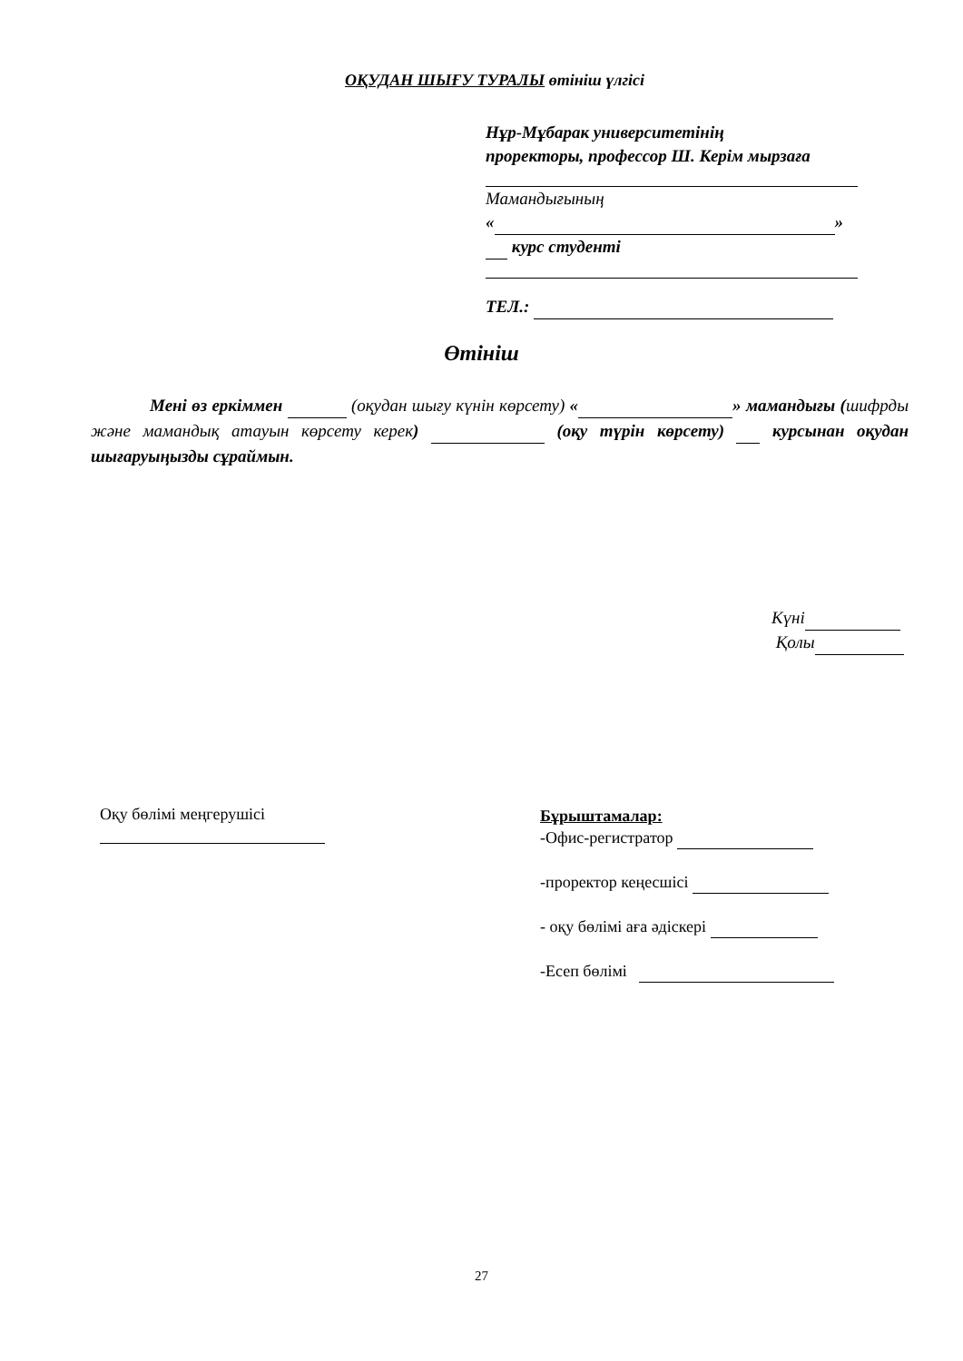ОҚУДАН ШЫҒУ ТУРАЛЫ өтініш үлгісі
Нұр-Мұбарак университетінің
проректоры, профессор Ш. Керім мырзаға
Мамандығының
« »
курс студенті
ТЕЛ.:
Өтініш
Мені өз еркіммен (оқудан шығу күнін көрсету) « » мамандығы (шифрды және мамандық атауын көрсету керек) (оқу түрін көрсету) курсынан оқудан шығаруыңызды сұраймын.
Күні
Қолы
Оқу бөлімі меңгерушісі
Бұрыштамалар:
-Офис-регистратор
-проректор кеңесшісі
- оқу бөлімі аға әдіскері
-Есеп бөлімі
27